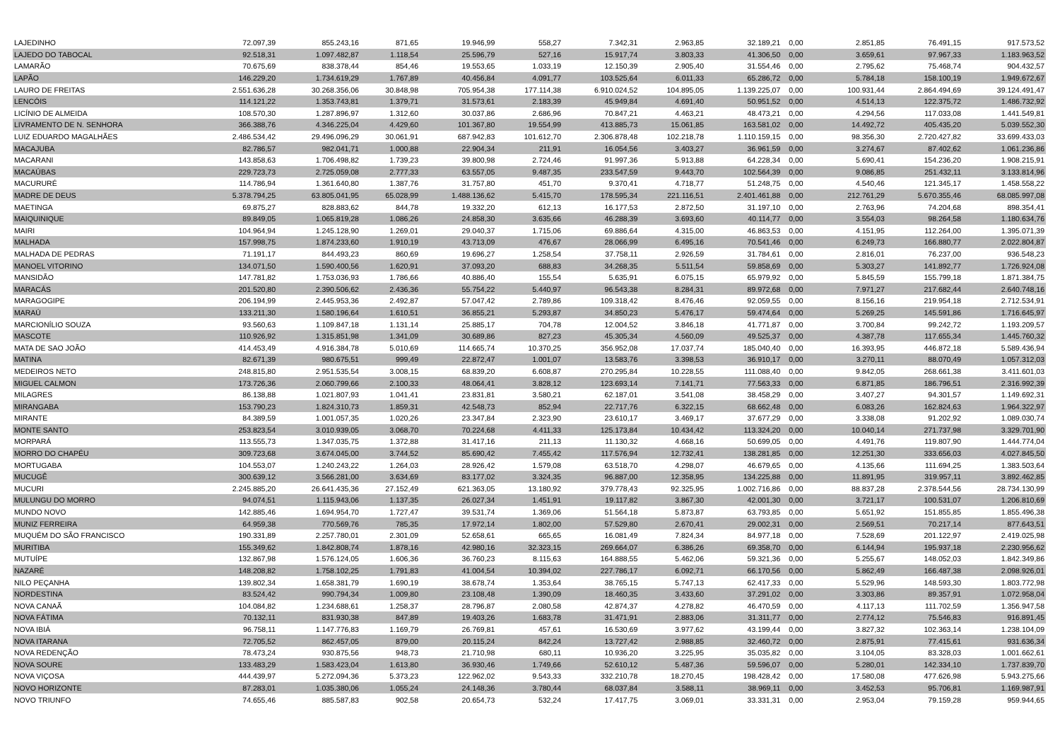| LAJEDINHO | 72.097,39 | 855.243,16 | 871,65 | 19.946,99 | 558,27 | 7.342,31 | 2.963,85 | 32.189,21 | 0,00 | 2.851,85 | 76.491,15 | 917.573,52 |
| LAJEDO DO TABOCAL | 92.518,31 | 1.097.482,87 | 1.118,54 | 25.596,79 | 527,16 | 15.917,74 | 3.803,33 | 41.306,50 | 0,00 | 3.659,61 | 97.967,33 | 1.183.963,52 |
| LAMARÃO | 70.675,69 | 838.378,44 | 854,46 | 19.553,65 | 1.033,19 | 12.150,39 | 2.905,40 | 31.554,46 | 0,00 | 2.795,62 | 75.468,74 | 904.432,57 |
| LAPÃO | 146.229,20 | 1.734.619,29 | 1.767,89 | 40.456,84 | 4.091,77 | 103.525,64 | 6.011,33 | 65.286,72 | 0,00 | 5.784,18 | 158.100,19 | 1.949.672,67 |
| LAURO DE FREITAS | 2.551.636,28 | 30.268.356,06 | 30.848,98 | 705.954,38 | 177.114,38 | 6.910.024,52 | 104.895,05 | 1.139.225,07 | 0,00 | 100.931,44 | 2.864.494,69 | 39.124.491,47 |
| LENCÓIS | 114.121,22 | 1.353.743,81 | 1.379,71 | 31.573,61 | 2.183,39 | 45.949,84 | 4.691,40 | 50.951,52 | 0,00 | 4.514,13 | 122.375,72 | 1.486.732,92 |
| LICÍNIO DE ALMEIDA | 108.570,30 | 1.287.896,97 | 1.312,60 | 30.037,86 | 2.686,96 | 70.847,21 | 4.463,21 | 48.473,21 | 0,00 | 4.294,56 | 117.033,08 | 1.441.549,81 |
| LIVRAMENTO DE N. SENHORA | 366.388,76 | 4.346.225,04 | 4.429,60 | 101.367,80 | 19.554,99 | 413.885,73 | 15.061,85 | 163.581,02 | 0,00 | 14.492,72 | 405.435,20 | 5.039.552,30 |
| LUIZ EDUARDO MAGALHÃES | 2.486.534,42 | 29.496.096,29 | 30.061,91 | 687.942,83 | 101.612,70 | 2.306.878,48 | 102.218,78 | 1.110.159,15 | 0,00 | 98.356,30 | 2.720.427,82 | 33.699.433,03 |
| MACAJUBA | 82.786,57 | 982.041,71 | 1.000,88 | 22.904,34 | 211,91 | 16.054,56 | 3.403,27 | 36.961,59 | 0,00 | 3.274,67 | 87.402,62 | 1.061.236,86 |
| MACARANI | 143.858,63 | 1.706.498,82 | 1.739,23 | 39.800,98 | 2.724,46 | 91.997,36 | 5.913,88 | 64.228,34 | 0,00 | 5.690,41 | 154.236,20 | 1.908.215,91 |
| MACAÚBAS | 229.723,73 | 2.725.059,08 | 2.777,33 | 63.557,05 | 9.487,35 | 233.547,59 | 9.443,70 | 102.564,39 | 0,00 | 9.086,85 | 251.432,11 | 3.133.814,96 |
| MACURURÉ | 114.786,94 | 1.361.640,80 | 1.387,76 | 31.757,80 | 451,70 | 9.370,41 | 4.718,77 | 51.248,75 | 0,00 | 4.540,46 | 121.345,17 | 1.458.558,22 |
| MADRE DE DEUS | 5.378.794,25 | 63.805.041,95 | 65.028,99 | 1.488.136,62 | 5.415,70 | 178.595,34 | 221.116,51 | 2.401.461,88 | 0,00 | 212.761,29 | 5.670.355,46 | 68.085.997,08 |
| MAETINGA | 69.875,27 | 828.883,62 | 844,78 | 19.332,20 | 612,13 | 16.177,53 | 2.872,50 | 31.197,10 | 0,00 | 2.763,96 | 74.204,68 | 898.354,41 |
| MAIQUINIQUE | 89.849,05 | 1.065.819,28 | 1.086,26 | 24.858,30 | 3.635,66 | 46.288,39 | 3.693,60 | 40.114,77 | 0,00 | 3.554,03 | 98.264,58 | 1.180.634,76 |
| MAIRI | 104.964,94 | 1.245.128,90 | 1.269,01 | 29.040,37 | 1.715,06 | 69.886,64 | 4.315,00 | 46.863,53 | 0,00 | 4.151,95 | 112.264,00 | 1.395.071,39 |
| MALHADA | 157.998,75 | 1.874.233,60 | 1.910,19 | 43.713,09 | 476,67 | 28.066,99 | 6.495,16 | 70.541,46 | 0,00 | 6.249,73 | 166.880,77 | 2.022.804,87 |
| MALHADA DE PEDRAS | 71.191,17 | 844.493,23 | 860,69 | 19.696,27 | 1.258,54 | 37.758,11 | 2.926,59 | 31.784,61 | 0,00 | 2.816,01 | 76.237,00 | 936.548,23 |
| MANOEL VITORINO | 134.071,50 | 1.590.400,56 | 1.620,91 | 37.093,20 | 688,83 | 34.268,35 | 5.511,54 | 59.858,69 | 0,00 | 5.303,27 | 141.892,77 | 1.726.924,08 |
| MANSIDÃO | 147.781,82 | 1.753.036,93 | 1.786,66 | 40.886,40 | 155,54 | 5.635,91 | 6.075,15 | 65.979,92 | 0,00 | 5.845,59 | 155.799,18 | 1.871.384,75 |
| MARACÁS | 201.520,80 | 2.390.506,62 | 2.436,36 | 55.754,22 | 5.440,97 | 96.543,38 | 8.284,31 | 89.972,68 | 0,00 | 7.971,27 | 217.682,44 | 2.640.748,16 |
| MARAGOGIPE | 206.194,99 | 2.445.953,36 | 2.492,87 | 57.047,42 | 2.789,86 | 109.318,42 | 8.476,46 | 92.059,55 | 0,00 | 8.156,16 | 219.954,18 | 2.712.534,91 |
| MARAÚ | 133.211,30 | 1.580.196,64 | 1.610,51 | 36.855,21 | 5.293,87 | 34.850,23 | 5.476,17 | 59.474,64 | 0,00 | 5.269,25 | 145.591,86 | 1.716.645,97 |
| MARCIONÍLIO SOUZA | 93.560,63 | 1.109.847,18 | 1.131,14 | 25.885,17 | 704,78 | 12.004,52 | 3.846,18 | 41.771,87 | 0,00 | 3.700,84 | 99.242,72 | 1.193.209,57 |
| MASCOTE | 110.926,92 | 1.315.851,98 | 1.341,09 | 30.689,86 | 827,23 | 45.305,34 | 4.560,09 | 49.525,37 | 0,00 | 4.387,78 | 117.655,34 | 1.445.760,32 |
| MATA DE SAO JOÃO | 414.453,49 | 4.916.384,78 | 5.010,69 | 114.665,74 | 10.370,25 | 356.952,08 | 17.037,74 | 185.040,40 | 0,00 | 16.393,95 | 446.872,18 | 5.589.436,94 |
| MATINA | 82.671,39 | 980.675,51 | 999,49 | 22.872,47 | 1.001,07 | 13.583,76 | 3.398,53 | 36.910,17 | 0,00 | 3.270,11 | 88.070,49 | 1.057.312,03 |
| MEDEIROS NETO | 248.815,80 | 2.951.535,54 | 3.008,15 | 68.839,20 | 6.608,87 | 270.295,84 | 10.228,55 | 111.088,40 | 0,00 | 9.842,05 | 268.661,38 | 3.411.601,03 |
| MIGUEL CALMON | 173.726,36 | 2.060.799,66 | 2.100,33 | 48.064,41 | 3.828,12 | 123.693,14 | 7.141,71 | 77.563,33 | 0,00 | 6.871,85 | 186.796,51 | 2.316.992,39 |
| MILAGRES | 86.138,88 | 1.021.807,93 | 1.041,41 | 23.831,81 | 3.580,21 | 62.187,01 | 3.541,08 | 38.458,29 | 0,00 | 3.407,27 | 94.301,57 | 1.149.692,31 |
| MIRANGABA | 153.790,23 | 1.824.310,73 | 1.859,31 | 42.548,73 | 852,94 | 22.717,76 | 6.322,15 | 68.662,48 | 0,00 | 6.083,26 | 162.824,63 | 1.964.322,97 |
| MIRANTE | 84.389,59 | 1.001.057,35 | 1.020,26 | 23.347,84 | 2.323,90 | 23.610,17 | 3.469,17 | 37.677,29 | 0,00 | 3.338,08 | 91.202,92 | 1.089.030,74 |
| MONTE SANTO | 253.823,54 | 3.010.939,05 | 3.068,70 | 70.224,68 | 4.411,33 | 125.173,84 | 10.434,42 | 113.324,20 | 0,00 | 10.040,14 | 271.737,98 | 3.329.701,90 |
| MORPARÁ | 113.555,73 | 1.347.035,75 | 1.372,88 | 31.417,16 | 211,13 | 11.130,32 | 4.668,16 | 50.699,05 | 0,00 | 4.491,76 | 119.807,90 | 1.444.774,04 |
| MORRO DO CHAPÉU | 309.723,68 | 3.674.045,00 | 3.744,52 | 85.690,42 | 7.455,42 | 117.576,94 | 12.732,41 | 138.281,85 | 0,00 | 12.251,30 | 333.656,03 | 4.027.845,50 |
| MORTUGABA | 104.553,07 | 1.240.243,22 | 1.264,03 | 28.926,42 | 1.579,08 | 63.518,70 | 4.298,07 | 46.679,65 | 0,00 | 4.135,66 | 111.694,25 | 1.383.503,64 |
| MUCUGÊ | 300.639,12 | 3.566.281,00 | 3.634,69 | 83.177,02 | 3.324,35 | 96.887,00 | 12.358,95 | 134.225,88 | 0,00 | 11.891,95 | 319.957,11 | 3.892.462,85 |
| MUCURI | 2.245.885,20 | 26.641.435,36 | 27.152,49 | 621.363,05 | 13.180,92 | 379.778,43 | 92.325,95 | 1.002.716,86 | 0,00 | 88.837,28 | 2.378.544,56 | 28.734.130,99 |
| MULUNGU DO MORRO | 94.074,51 | 1.115.943,06 | 1.137,35 | 26.027,34 | 1.451,91 | 19.117,82 | 3.867,30 | 42.001,30 | 0,00 | 3.721,17 | 100.531,07 | 1.206.810,69 |
| MUNDO NOVO | 142.885,46 | 1.694.954,70 | 1.727,47 | 39.531,74 | 1.369,06 | 51.564,18 | 5.873,87 | 63.793,85 | 0,00 | 5.651,92 | 151.855,85 | 1.855.496,38 |
| MUNIZ FERREIRA | 64.959,38 | 770.569,76 | 785,35 | 17.972,14 | 1.802,00 | 57.529,80 | 2.670,41 | 29.002,31 | 0,00 | 2.569,51 | 70.217,14 | 877.643,51 |
| MUQUÉM DO SÃO FRANCISCO | 190.331,89 | 2.257.780,01 | 2.301,09 | 52.658,61 | 665,65 | 16.081,49 | 7.824,34 | 84.977,18 | 0,00 | 7.528,69 | 201.122,97 | 2.419.025,98 |
| MURITIBA | 155.349,62 | 1.842.808,74 | 1.878,16 | 42.980,16 | 32.323,15 | 269.664,07 | 6.386,26 | 69.358,70 | 0,00 | 6.144,94 | 195.937,18 | 2.230.956,62 |
| MUTUÍPE | 132.867,98 | 1.576.124,05 | 1.606,36 | 36.760,23 | 8.115,63 | 164.888,55 | 5.462,06 | 59.321,36 | 0,00 | 5.255,67 | 148.052,03 | 1.842.349,86 |
| NAZARÉ | 148.208,82 | 1.758.102,25 | 1.791,83 | 41.004,54 | 10.394,02 | 227.786,17 | 6.092,71 | 66.170,56 | 0,00 | 5.862,49 | 166.487,38 | 2.098.926,01 |
| NILO PEÇANHA | 139.802,34 | 1.658.381,79 | 1.690,19 | 38.678,74 | 1.353,64 | 38.765,15 | 5.747,13 | 62.417,33 | 0,00 | 5.529,96 | 148.593,30 | 1.803.772,98 |
| NORDESTINA | 83.524,42 | 990.794,34 | 1.009,80 | 23.108,48 | 1.390,09 | 18.460,35 | 3.433,60 | 37.291,02 | 0,00 | 3.303,86 | 89.357,91 | 1.072.958,04 |
| NOVA CANAÃ | 104.084,82 | 1.234.688,61 | 1.258,37 | 28.796,87 | 2.080,58 | 42.874,37 | 4.278,82 | 46.470,59 | 0,00 | 4.117,13 | 111.702,59 | 1.356.947,58 |
| NOVA FÁTIMA | 70.132,11 | 831.930,38 | 847,89 | 19.403,26 | 1.683,78 | 31.471,91 | 2.883,06 | 31.311,77 | 0,00 | 2.774,12 | 75.546,83 | 916.891,45 |
| NOVA IBIÁ | 96.758,11 | 1.147.776,83 | 1.169,79 | 26.769,81 | 457,61 | 16.530,69 | 3.977,62 | 43.199,44 | 0,00 | 3.827,32 | 102.363,14 | 1.238.104,09 |
| NOVA ITARANA | 72.705,52 | 862.457,05 | 879,00 | 20.115,24 | 842,24 | 13.727,42 | 2.988,85 | 32.460,72 | 0,00 | 2.875,91 | 77.415,61 | 931.636,34 |
| NOVA REDENÇÃO | 78.473,24 | 930.875,56 | 948,73 | 21.710,98 | 680,11 | 10.936,20 | 3.225,95 | 35.035,82 | 0,00 | 3.104,05 | 83.328,03 | 1.001.662,61 |
| NOVA SOURE | 133.483,29 | 1.583.423,04 | 1.613,80 | 36.930,46 | 1.749,66 | 52.610,12 | 5.487,36 | 59.596,07 | 0,00 | 5.280,01 | 142.334,10 | 1.737.839,70 |
| NOVA VIÇOSA | 444.439,97 | 5.272.094,36 | 5.373,23 | 122.962,02 | 9.543,33 | 332.210,78 | 18.270,45 | 198.428,42 | 0,00 | 17.580,08 | 477.626,98 | 5.943.275,66 |
| NOVO HORIZONTE | 87.283,01 | 1.035.380,06 | 1.055,24 | 24.148,36 | 3.780,44 | 68.037,84 | 3.588,11 | 38.969,11 | 0,00 | 3.452,53 | 95.706,81 | 1.169.987,91 |
| NOVO TRIUNFO | 74.655,46 | 885.587,83 | 902,58 | 20.654,73 | 532,24 | 17.417,75 | 3.069,01 | 33.331,31 | 0,00 | 2.953,04 | 79.159,28 | 959.944,65 |